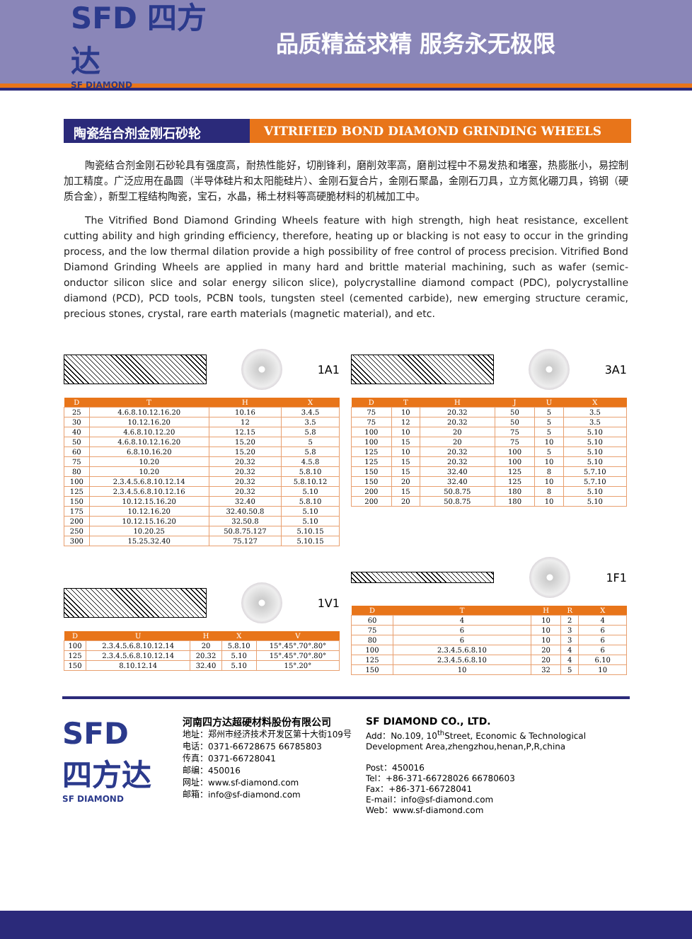SFD 四方达
SF DIAMOND
品质精益求精 服务永无极限
陶瓷结合剂金刚石砂轮 VITRIFIED BOND DIAMOND GRINDING WHEELS
陶瓷结合剂金刚石砂轮具有强度高，耐热性能好，切削锋利，磨削效率高，磨削过程中不易发热和堵塞，热膨胀小，易控制加工精度。广泛应用在晶圆（半导体硅片和太阳能硅片）、金刚石复合片，金刚石聚晶，金刚石刀具，立方氮化硼刀具，钨钢（硬质合金），新型工程结构陶瓷，宝石，水晶，稀土材料等高硬脆材料的机械加工中。
The Vitrified Bond Diamond Grinding Wheels feature with high strength, high heat resistance, excellent cutting ability and high grinding efficiency, therefore, heating up or blacking is not easy to occur in the grinding process, and the low thermal dilation provide a high possibility of free control of process precision. Vitrified Bond Diamond Grinding Wheels are applied in many hard and brittle material machining, such as wafer (semic-onductor silicon slice and solar energy silicon slice), polycrystalline diamond compact (PDC), polycrystalline diamond (PCD), PCD tools, PCBN tools, tungsten steel (cemented carbide), new emerging structure ceramic, precious stones, crystal, rare earth materials (magnetic material), and etc.
1A1
| D | T | H | X |
| --- | --- | --- | --- |
| 25 | 4.6.8.10.12.16.20 | 10.16 | 3.4.5 |
| 30 | 10.12.16.20 | 12 | 3.5 |
| 40 | 4.6.8.10.12.20 | 12.15 | 5.8 |
| 50 | 4.6.8.10.12.16.20 | 15.20 | 5 |
| 60 | 6.8.10.16.20 | 15.20 | 5.8 |
| 75 | 10.20 | 20.32 | 4.5.8 |
| 80 | 10.20 | 20.32 | 5.8.10 |
| 100 | 2.3.4.5.6.8.10.12.14 | 20.32 | 5.8.10.12 |
| 125 | 2.3.4.5.6.8.10.12.16 | 20.32 | 5.10 |
| 150 | 10.12.15.16.20 | 32.40 | 5.8.10 |
| 175 | 10.12.16.20 | 32.40.50.8 | 5.10 |
| 200 | 10.12.15.16.20 | 32.50.8 | 5.10 |
| 250 | 10.20.25 | 50.8.75.127 | 5.10.15 |
| 300 | 15.25.32.40 | 75.127 | 5.10.15 |
1V1
| D | U | H | X | V |
| --- | --- | --- | --- | --- |
| 100 | 2.3.4.5.6.8.10.12.14 | 20 | 5.8.10 | 15°.45°.70°.80° |
| 125 | 2.3.4.5.6.8.10.12.14 | 20.32 | 5.10 | 15°.45°.70°.80° |
| 150 | 8.10.12.14 | 32.40 | 5.10 | 15°.20° |
3A1
| D | T | H | J | U | X |
| --- | --- | --- | --- | --- | --- |
| 75 | 10 | 20.32 | 50 | 5 | 3.5 |
| 75 | 12 | 20.32 | 50 | 5 | 3.5 |
| 100 | 10 | 20 | 75 | 5 | 5.10 |
| 100 | 15 | 20 | 75 | 10 | 5.10 |
| 125 | 10 | 20.32 | 100 | 5 | 5.10 |
| 125 | 15 | 20.32 | 100 | 10 | 5.10 |
| 150 | 15 | 32.40 | 125 | 8 | 5.7.10 |
| 150 | 20 | 32.40 | 125 | 10 | 5.7.10 |
| 200 | 15 | 50.8.75 | 180 | 8 | 5.10 |
| 200 | 20 | 50.8.75 | 180 | 10 | 5.10 |
1F1
| D | T | H | R | X |
| --- | --- | --- | --- | --- |
| 60 | 4 | 10 | 2 | 4 |
| 75 | 6 | 10 | 3 | 6 |
| 80 | 6 | 10 | 3 | 6 |
| 100 | 2.3.4.5.6.8.10 | 20 | 4 | 6 |
| 125 | 2.3.4.5.6.8.10 | 20 | 4 | 6.10 |
| 150 | 10 | 32 | 5 | 10 |
SFD
四方达
SF DIAMOND
河南四方达超硬材料股份有限公司
地址：郑州市经济技术开发区第十大街109号
电话：0371-66728675 66785803
传真：0371-66728041
邮编：450016
网址：www.sf-diamond.com
邮箱：info@sf-diamond.com
SF DIAMOND CO., LTD.
Add：No.109, 10<sup>th</sup>Street, Economic & Technological
Development Area,zhengzhou,henan,P,R,china
Post：450016
Tel：+86-371-66728026 66780603
Fax：+86-371-66728041
E-mail：info@sf-diamond.com
Web：www.sf-diamond.com